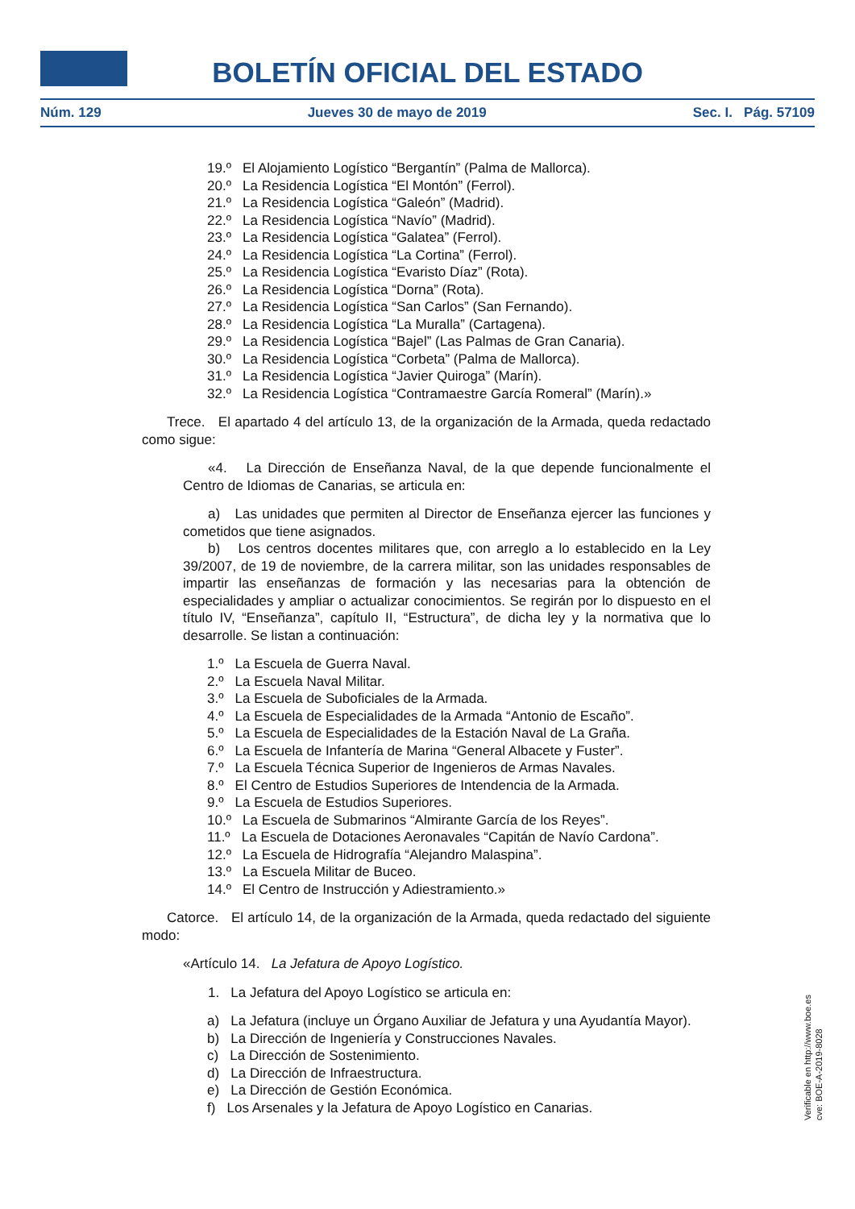BOLETÍN OFICIAL DEL ESTADO
Núm. 129 Jueves 30 de mayo de 2019 Sec. I. Pág. 57109
19.º El Alojamiento Logístico “Bergantín” (Palma de Mallorca).
20.º La Residencia Logística “El Montón” (Ferrol).
21.º La Residencia Logística “Galeón” (Madrid).
22.º La Residencia Logística “Navío” (Madrid).
23.º La Residencia Logística “Galatea” (Ferrol).
24.º La Residencia Logística “La Cortina” (Ferrol).
25.º La Residencia Logística “Evaristo Díaz” (Rota).
26.º La Residencia Logística “Dorna” (Rota).
27.º La Residencia Logística “San Carlos” (San Fernando).
28.º La Residencia Logística “La Muralla” (Cartagena).
29.º La Residencia Logística “Bajel” (Las Palmas de Gran Canaria).
30.º La Residencia Logística “Corbeta” (Palma de Mallorca).
31.º La Residencia Logística “Javier Quiroga” (Marín).
32.º La Residencia Logística “Contramaestre García Romeral” (Marín).»
Trece. El apartado 4 del artículo 13, de la organización de la Armada, queda redactado como sigue:
«4. La Dirección de Enseñanza Naval, de la que depende funcionalmente el Centro de Idiomas de Canarias, se articula en:
a) Las unidades que permiten al Director de Enseñanza ejercer las funciones y cometidos que tiene asignados.
b) Los centros docentes militares que, con arreglo a lo establecido en la Ley 39/2007, de 19 de noviembre, de la carrera militar, son las unidades responsables de impartir las enseñanzas de formación y las necesarias para la obtención de especialidades y ampliar o actualizar conocimientos. Se regirán por lo dispuesto en el título IV, “Enseñanza”, capítulo II, “Estructura”, de dicha ley y la normativa que lo desarrolle. Se listan a continuación:
1.º La Escuela de Guerra Naval.
2.º La Escuela Naval Militar.
3.º La Escuela de Suboficiales de la Armada.
4.º La Escuela de Especialidades de la Armada “Antonio de Escaño”.
5.º La Escuela de Especialidades de la Estación Naval de La Graña.
6.º La Escuela de Infantería de Marina “General Albacete y Fuster”.
7.º La Escuela Técnica Superior de Ingenieros de Armas Navales.
8.º El Centro de Estudios Superiores de Intendencia de la Armada.
9.º La Escuela de Estudios Superiores.
10.º La Escuela de Submarinos “Almirante García de los Reyes”.
11.º La Escuela de Dotaciones Aeronavales “Capitán de Navío Cardona”.
12.º La Escuela de Hidrografía “Alejandro Malaspina”.
13.º La Escuela Militar de Buceo.
14.º El Centro de Instrucción y Adiestramiento.»
Catorce. El artículo 14, de la organización de la Armada, queda redactado del siguiente modo:
«Artículo 14. La Jefatura de Apoyo Logístico.
1. La Jefatura del Apoyo Logístico se articula en:
a) La Jefatura (incluye un Órgano Auxiliar de Jefatura y una Ayudantía Mayor).
b) La Dirección de Ingeniería y Construcciones Navales.
c) La Dirección de Sostenimiento.
d) La Dirección de Infraestructura.
e) La Dirección de Gestión Económica.
f) Los Arsenales y la Jefatura de Apoyo Logístico en Canarias.
Verificable en http://www.boe.es
cve: BOE-A-2019-8028